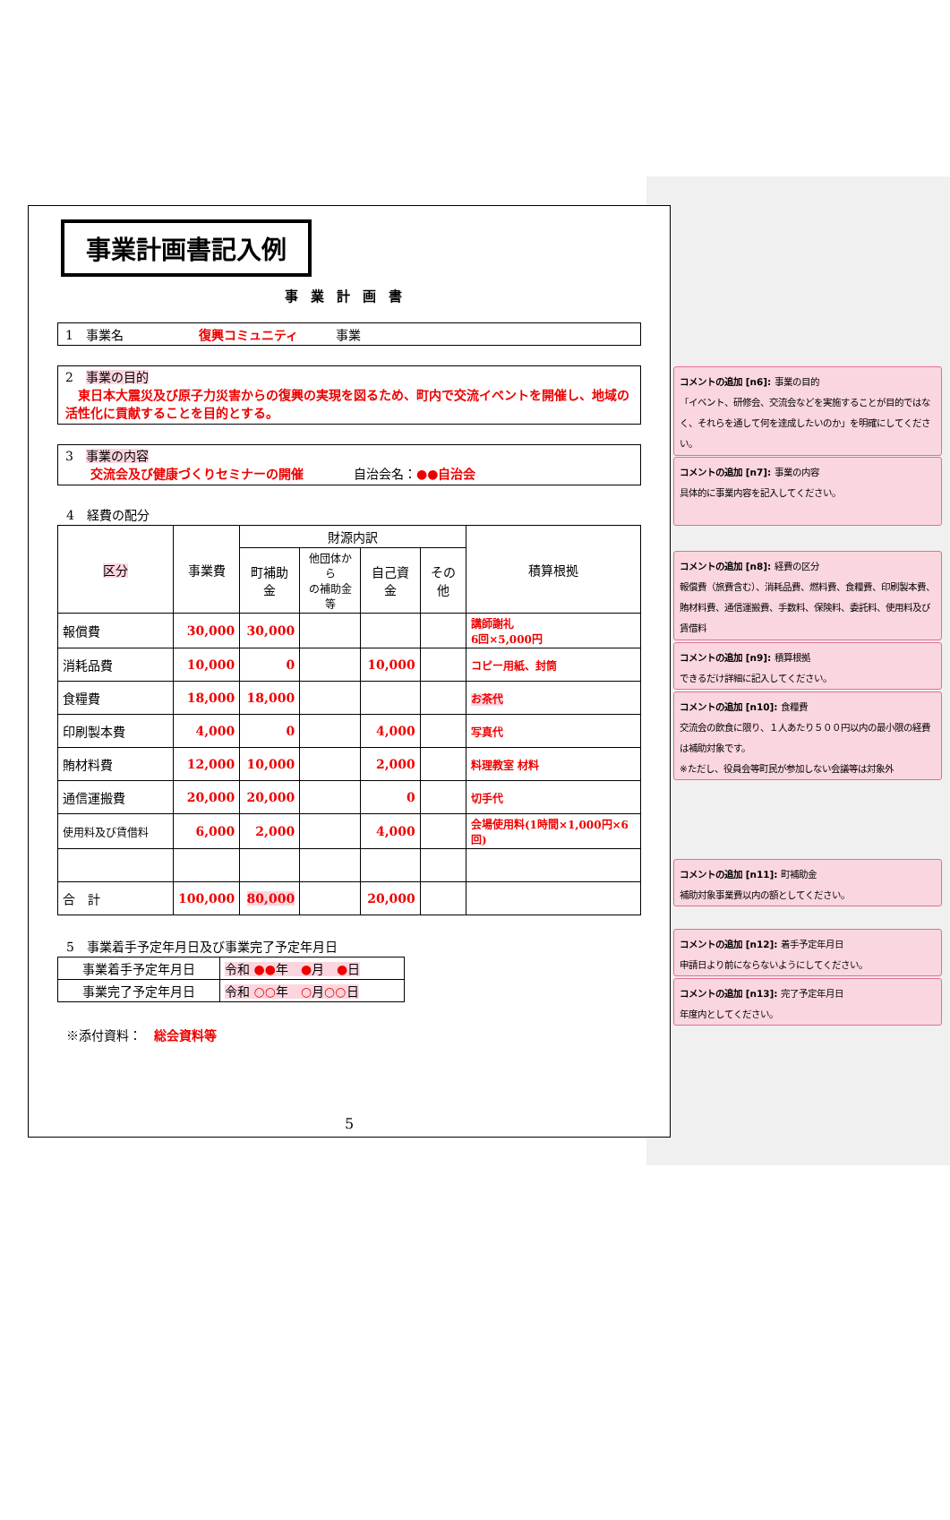事業計画書記入例
事業計画書
1　事業名　　　　　　復興コミュニティ　　　事業
2　事業の目的
　東日本大震災及び原子力災害からの復興の実現を図るため、町内で交流イベントを開催し、地域の活性化に貢献することを目的とする。
3　事業の内容
　　交流会及び健康づくりセミナーの開催　　　　自治会名：●●自治会
4　経費の配分
| 区分 | 事業費 | 財源内訳 | | | | 積算根拠 |
| --- | --- | --- | --- | --- | --- | --- |
| | | 町補助金 | 他団体から の補助金等 | 自己資金 | その他 | |
| 報償費 | 30,000 | 30,000 | | | | 講師謝礼 6回×5,000円 |
| 消耗品費 | 10,000 | 0 | | 10,000 | | コピー用紙、封筒 |
| 食糧費 | 18,000 | 18,000 | | | | お茶代 |
| 印刷製本費 | 4,000 | 0 | | 4,000 | | 写真代 |
| 賄材料費 | 12,000 | 10,000 | | 2,000 | | 料理教室 材料 |
| 通信運搬費 | 20,000 | 20,000 | | 0 | | 切手代 |
| 使用料及び賃借料 | 6,000 | 2,000 | | 4,000 | | 会場使用料(1時間×1,000円×6回) |
| 合 計 | 100,000 | 80,000 | | 20,000 | | |
5　事業着手予定年月日及び事業完了予定年月日
| 事業着手予定年月日 | 令和 ●● 年 ● 月 ● 日 |
| 事業完了予定年月日 | 令和 ○○ 年 ○ 月 ○○ 日 |
※添付資料：　総会資料等
5
コメントの追加 [n6]: 事業の目的
「イベント、研修会、交流会などを実施することが目的ではなく、それらを通して何を達成したいのか」を明確にしてください。
コメントの追加 [n7]: 事業の内容
具体的に事業内容を記入してください。
コメントの追加 [n8]: 経費の区分
報償費（旅費含む）、消耗品費、燃料費、食糧費、印刷製本費、賄材料費、通信運搬費、手数料、保険料、委託料、使用料及び賃借料
コメントの追加 [n9]: 積算根拠
できるだけ詳細に記入してください。
コメントの追加 [n10]: 食糧費
交流会の飲食に限り、１人あたり５００円以内の最小限の経費は補助対象です。
※ただし、役員会等町民が参加しない会議等は対象外
コメントの追加 [n11]: 町補助金
補助対象事業費以内の額としてください。
コメントの追加 [n12]: 着手予定年月日
申請日より前にならないようにしてください。
コメントの追加 [n13]: 完了予定年月日
年度内としてください。